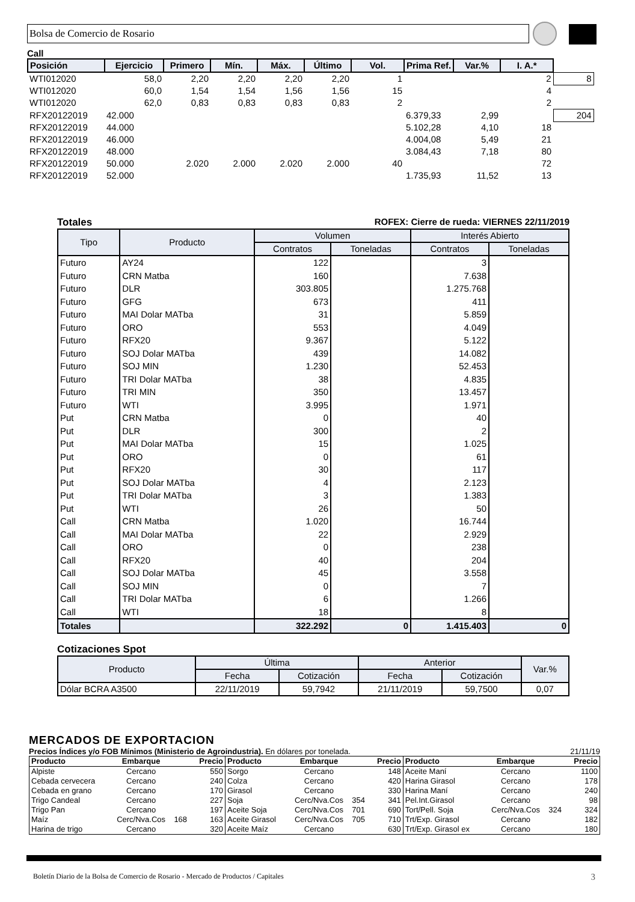Bolsa de Comercio de Rosario
Call
| Posición | Ejercicio | Primero | Mín. | Máx. | Último | Vol. | Prima Ref. | Var.% | I. A.* | |
| --- | --- | --- | --- | --- | --- | --- | --- | --- | --- | --- |
| WTI012020 | 58,0 | 2,20 | 2,20 | 2,20 | 2,20 | 1 | | | 2 | 8 |
| WTI012020 | 60,0 | 1,54 | 1,54 | 1,56 | 1,56 | 15 | | | 4 | |
| WTI012020 | 62,0 | 0,83 | 0,83 | 0,83 | 0,83 | 2 | | | 2 | |
| RFX20122019 | 42.000 | | | | | | 6.379,33 | 2,99 | | 204 |
| RFX20122019 | 44.000 | | | | | | 5.102,28 | 4,10 | 18 | |
| RFX20122019 | 46.000 | | | | | | 4.004,08 | 5,49 | 21 | |
| RFX20122019 | 48.000 | | | | | | 3.084,43 | 7,18 | 80 | |
| RFX20122019 | 50.000 | 2.020 | 2.000 | 2.020 | 2.000 | 40 | | | 72 | |
| RFX20122019 | 52.000 | | | | | | 1.735,93 | 11,52 | 13 | |
Totales ROFEX: Cierre de rueda: VIERNES 22/11/2019
| Tipo | Producto | Volumen | | Interés Abierto | |
| --- | --- | --- | --- | --- | --- |
| | | Contratos | Toneladas | Contratos | Toneladas |
| Futuro | AY24 | 122 | | 3 | |
| Futuro | CRN Matba | 160 | | 7.638 | |
| Futuro | DLR | 303.805 | | 1.275.768 | |
| Futuro | GFG | 673 | | 411 | |
| Futuro | MAI Dolar MATba | 31 | | 5.859 | |
| Futuro | ORO | 553 | | 4.049 | |
| Futuro | RFX20 | 9.367 | | 5.122 | |
| Futuro | SOJ Dolar MATba | 439 | | 14.082 | |
| Futuro | SOJ MIN | 1.230 | | 52.453 | |
| Futuro | TRI Dolar MATba | 38 | | 4.835 | |
| Futuro | TRI MIN | 350 | | 13.457 | |
| Futuro | WTI | 3.995 | | 1.971 | |
| Put | CRN Matba | 0 | | 40 | |
| Put | DLR | 300 | | 2 | |
| Put | MAI Dolar MATba | 15 | | 1.025 | |
| Put | ORO | 0 | | 61 | |
| Put | RFX20 | 30 | | 117 | |
| Put | SOJ Dolar MATba | 4 | | 2.123 | |
| Put | TRI Dolar MATba | 3 | | 1.383 | |
| Put | WTI | 26 | | 50 | |
| Call | CRN Matba | 1.020 | | 16.744 | |
| Call | MAI Dolar MATba | 22 | | 2.929 | |
| Call | ORO | 0 | | 238 | |
| Call | RFX20 | 40 | | 204 | |
| Call | SOJ Dolar MATba | 45 | | 3.558 | |
| Call | SOJ MIN | 0 | | 7 | |
| Call | TRI Dolar MATba | 6 | | 1.266 | |
| Call | WTI | 18 | | 8 | |
| Totales | | 322.292 | 0 | 1.415.403 | 0 |
Cotizaciones Spot
| Producto | Última | | Anterior | | Var.% |
| --- | --- | --- | --- | --- | --- |
| | Fecha | Cotización | Fecha | Cotización | |
| Dólar BCRA A3500 | 22/11/2019 | 59,7942 | 21/11/2019 | 59,7500 | 0,07 |
MERCADOS DE EXPORTACION
Precios Índices y/o FOB Mínimos (Ministerio de Agroindustria). En dólares por tonelada. 21/11/19
| Producto | Embarque | | Precio | Producto | Embarque | | Precio | Producto | Embarque | | Precio |
| --- | --- | --- | --- | --- | --- | --- | --- | --- | --- | --- | --- |
| Alpiste | Cercano | | 550 | Sorgo | Cercano | | 148 | Aceite Maní | Cercano | | 1100 |
| Cebada cervecera | Cercano | | 240 | Colza | Cercano | | 420 | Harina Girasol | Cercano | | 178 |
| Cebada en grano | Cercano | | 170 | Girasol | Cercano | | 330 | Harina Maní | Cercano | | 240 |
| Trigo Candeal | Cercano | | 227 | Soja | Cerc/Nva.Cos | 354 | 341 | Pel.Int.Girasol | Cercano | | 98 |
| Trigo Pan | Cercano | | 197 | Aceite Soja | Cerc/Nva.Cos | 701 | 690 | Tort/Pell. Soja | Cerc/Nva.Cos | 324 | 324 |
| Maíz | Cerc/Nva.Cos | 168 | 163 | Aceite Girasol | Cerc/Nva.Cos | 705 | 710 | Trt/Exp. Girasol | Cercano | | 182 |
| Harina de trigo | Cercano | | 320 | Aceite Maíz | Cercano | | 630 | Trt/Exp. Girasol ex | Cercano | | 180 |
Boletín Diario de la Bolsa de Comercio de Rosario - Mercado de Productos / Capitales 3